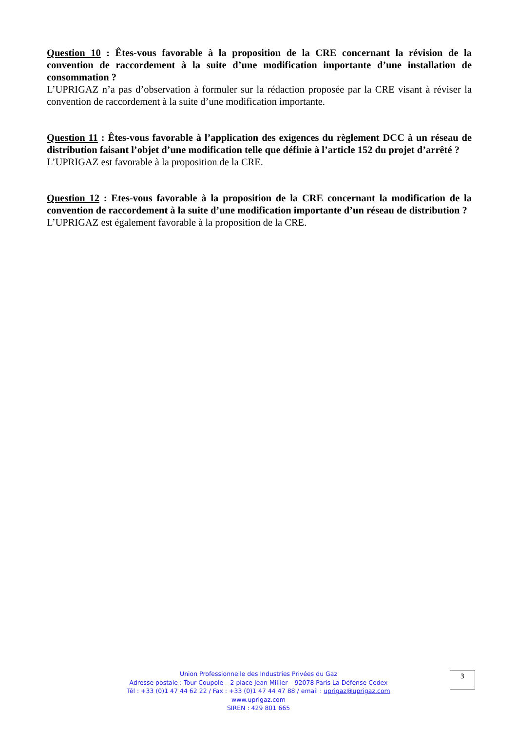Question 10 : Êtes-vous favorable à la proposition de la CRE concernant la révision de la convention de raccordement à la suite d’une modification importante d’une installation de consommation ?
L’UPRIGAZ n’a pas d’observation à formuler sur la rédaction proposée par la CRE visant à réviser la convention de raccordement à la suite d’une modification importante.
Question 11 : Êtes-vous favorable à l’application des exigences du règlement DCC à un réseau de distribution faisant l’objet d’une modification telle que définie à l’article 152 du projet d’arrêté ?
L’UPRIGAZ est favorable à la proposition de la CRE.
Question 12 : Etes-vous favorable à la proposition de la CRE concernant la modification de la convention de raccordement à la suite d’une modification importante d’un réseau de distribution ?
L’UPRIGAZ est également favorable à la proposition de la CRE.
Union Professionnelle des Industries Privées du Gaz
Adresse postale : Tour Coupole – 2 place Jean Millier – 92078 Paris La Défense Cedex
Tél : +33 (0)1 47 44 62 22 / Fax : +33 (0)1 47 44 47 88 / email : uprigaz@uprigaz.com
www.uprigaz.com
SIREN : 429 801 665
3